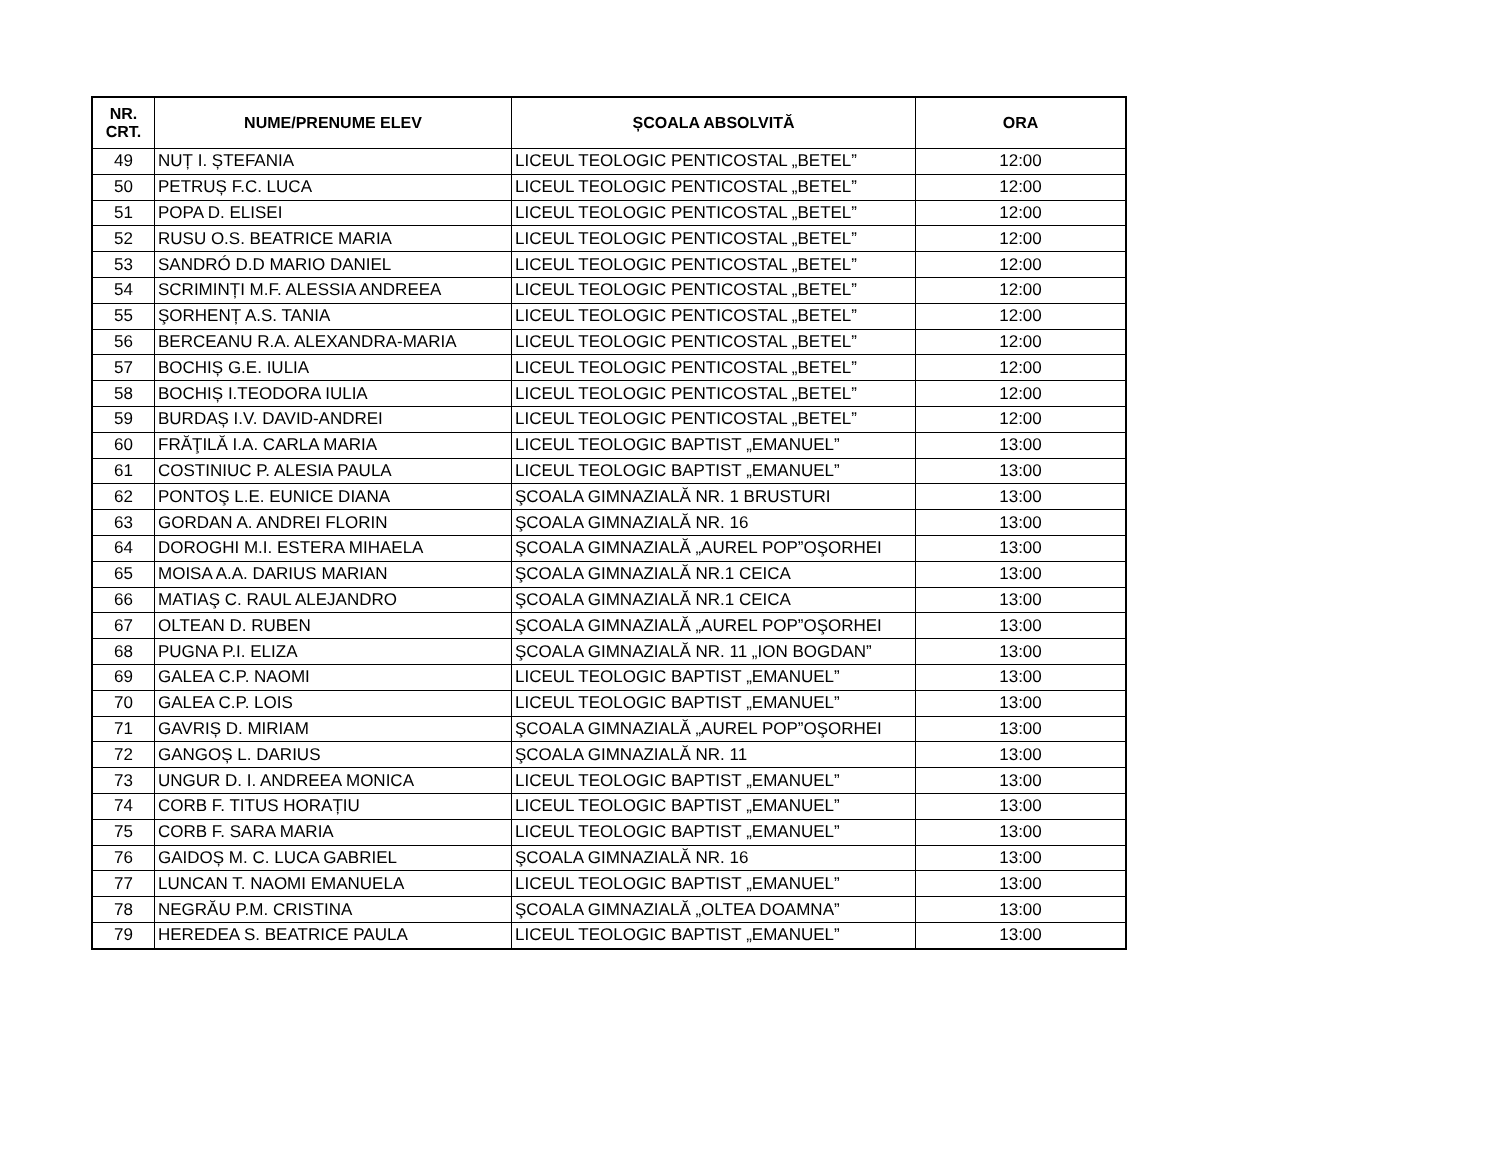| NR. CRT. | NUME/PRENUME ELEV | ȘCOALA ABSOLVITĂ | ORA |
| --- | --- | --- | --- |
| 49 | NUȚ I. ȘTEFANIA | LICEUL TEOLOGIC PENTICOSTAL „BETEL” | 12:00 |
| 50 | PETRUȘ F.C. LUCA | LICEUL TEOLOGIC PENTICOSTAL „BETEL” | 12:00 |
| 51 | POPA D. ELISEI | LICEUL TEOLOGIC PENTICOSTAL „BETEL” | 12:00 |
| 52 | RUSU O.S. BEATRICE MARIA | LICEUL TEOLOGIC PENTICOSTAL „BETEL” | 12:00 |
| 53 | SANDRÓ D.D MARIO DANIEL | LICEUL TEOLOGIC PENTICOSTAL „BETEL” | 12:00 |
| 54 | SCRIMINȚI M.F. ALESSIA ANDREEA | LICEUL TEOLOGIC PENTICOSTAL „BETEL” | 12:00 |
| 55 | ŞORHENȚ A.S. TANIA | LICEUL TEOLOGIC PENTICOSTAL „BETEL” | 12:00 |
| 56 | BERCEANU R.A. ALEXANDRA-MARIA | LICEUL TEOLOGIC PENTICOSTAL „BETEL” | 12:00 |
| 57 | BOCHIȘ G.E. IULIA | LICEUL TEOLOGIC PENTICOSTAL „BETEL” | 12:00 |
| 58 | BOCHIȘ I.TEODORA IULIA | LICEUL TEOLOGIC PENTICOSTAL „BETEL” | 12:00 |
| 59 | BURDAȘ I.V. DAVID-ANDREI | LICEUL TEOLOGIC PENTICOSTAL „BETEL” | 12:00 |
| 60 | FRĂŢILĂ I.A. CARLA MARIA | LICEUL TEOLOGIC BAPTIST „EMANUEL” | 13:00 |
| 61 | COSTINIUC P. ALESIA PAULA | LICEUL TEOLOGIC BAPTIST „EMANUEL” | 13:00 |
| 62 | PONTOŞ L.E. EUNICE DIANA | ŞCOALA GIMNAZIALĂ NR. 1 BRUSTURI | 13:00 |
| 63 | GORDAN A. ANDREI FLORIN | ŞCOALA GIMNAZIALĂ NR. 16 | 13:00 |
| 64 | DOROGHI M.I. ESTERA MIHAELA | ŞCOALA GIMNAZIALĂ „AUREL POP”OŞORHEI | 13:00 |
| 65 | MOISA A.A. DARIUS MARIAN | ŞCOALA GIMNAZIALĂ NR.1 CEICA | 13:00 |
| 66 | MATIAŞ C. RAUL ALEJANDRO | ŞCOALA GIMNAZIALĂ NR.1 CEICA | 13:00 |
| 67 | OLTEAN D. RUBEN | ŞCOALA GIMNAZIALĂ „AUREL POP”OŞORHEI | 13:00 |
| 68 | PUGNA P.I. ELIZA | ŞCOALA GIMNAZIALĂ NR. 11 „ION BOGDAN” | 13:00 |
| 69 | GALEA C.P. NAOMI | LICEUL TEOLOGIC BAPTIST „EMANUEL” | 13:00 |
| 70 | GALEA C.P. LOIS | LICEUL TEOLOGIC BAPTIST „EMANUEL” | 13:00 |
| 71 | GAVRIȘ D. MIRIAM | ŞCOALA GIMNAZIALĂ „AUREL POP”OŞORHEI | 13:00 |
| 72 | GANGOȘ L. DARIUS | ŞCOALA GIMNAZIALĂ NR. 11 | 13:00 |
| 73 | UNGUR D. I. ANDREEA MONICA | LICEUL TEOLOGIC BAPTIST „EMANUEL” | 13:00 |
| 74 | CORB F. TITUS HORAȚIU | LICEUL TEOLOGIC BAPTIST „EMANUEL” | 13:00 |
| 75 | CORB F. SARA MARIA | LICEUL TEOLOGIC BAPTIST „EMANUEL” | 13:00 |
| 76 | GAIDOȘ M. C. LUCA GABRIEL | ŞCOALA GIMNAZIALĂ NR. 16 | 13:00 |
| 77 | LUNCAN T. NAOMI EMANUELA | LICEUL TEOLOGIC BAPTIST „EMANUEL” | 13:00 |
| 78 | NEGRĂU P.M. CRISTINA | ŞCOALA GIMNAZIALĂ „OLTEA DOAMNA” | 13:00 |
| 79 | HEREDEA S. BEATRICE PAULA | LICEUL TEOLOGIC BAPTIST „EMANUEL” | 13:00 |